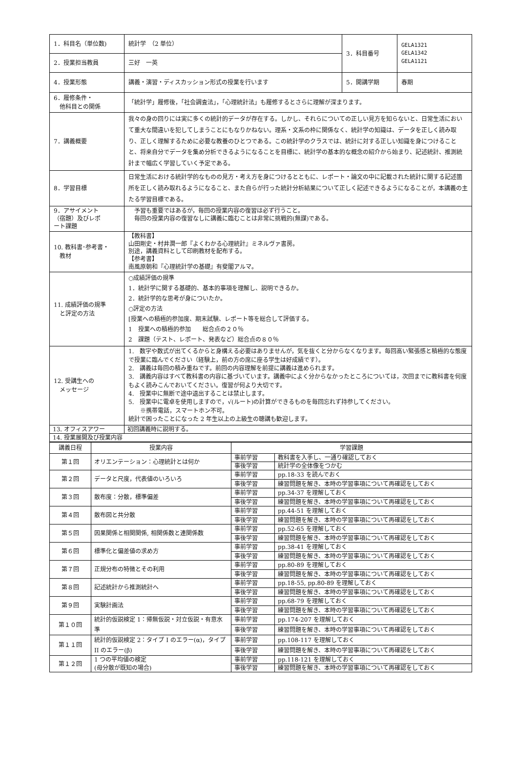| 1．科目名（単位数) | 統計学 （2 単位） | 3．科目番号 | GELA1321 GELA1342 GELA1121 |
| 2．授業担当教員 | 三好 一英 | | |
| 4．授業形態 | 講義・演習・ディスカッション形式の授業を行います | 5．開講学期 | 春期 |
| 6．履修条件・ 他科目との関係 | 「統計学」履修後，「社会調査法」，「心理統計法」も履修するとさらに理解が深まります。 | | |
| 7．講義概要 | 我々の身の回りには実に多くの統計的データが存在する。しかし、それらについての正しい見方を知らないと、日常生活において重大な間違いを犯してしまうことにもなりかねない。理系・文系の枠に関係なく、統計学の知識は、データを正しく読み取り、正しく理解するために必要な教養のひとつである。この統計学のクラスでは、統計に対する正しい知識を身につけることと、将来自分でデータを集め分析できるようになることを目標に、統計学の基本的な概念の紹介から始まり、記述統計、推測統計まで幅広く学習していく予定である。 | | |
| 8．学習目標 | 日常生活における統計学的なものの見方・考え方を身につけるとともに、レポート・論文の中に記載された統計に関する記述箇所を正しく読み取れるようになること、また自らが行った統計分析結果について正しく記述できるようになることが，本講義の主たる学習目標である。 | | |
| 9．アサイメント （宿題）及びレポ ート課題 | 予習も重要ではあるが，毎回の授業内容の復習は必ず行うこと。 毎回の授業内容の復習なしに講義に臨むことは非常に挑戦的(無謀)である。 | | |
| 10. 教科書･参考書・ 教材 | 【教科書】 山田剛史・村井潤一郎『よくわかる心理統計』ミネルヴァ書房。 別途，講義資料として印刷教材を配布する。 【参考書】 南風原朝和『心理統計学の基礎』有斐閣アルマ。 | | |
| 11. 成績評価の規準 と評定の方法 | ○成績評価の規準 1．統計学に関する基礎的、基本的事項を理解し、説明できるか。 2．統計学的な思考が身についたか。 ○評定の方法 [授業への積極的参加度、期末試験、レポート等を総合して評価する。 1 授業への積極的参加 総合点の２０％ 2 課題（テスト、レポート、発表など）総合点の８０％ | | |
| 12. 受講生への メッセージ | 1. 数字や数式が出てくるからと身構える必要はありませんが，気を抜くと分からなくなります。毎回高い緊張感と積極的な態度で授業に臨んでください（経験上，前の方の席に座る学生は好成績です）。 2. 講義は毎回の積み重ねです。前回の内容理解を前提に講義は進められます。 3. 講義内容はすべて教科書の内容に基づいています。講義中によく分からなかったところについては，次回までに教科書を何度もよく読みこんでおいてください。復習が何より大切です。 4. 授業中に無断で途中退出することは禁止します。 5. 授業中に電卓を使用しますので，√(ルート)の計算ができるものを毎回忘れず持参してください。 ※携帯電話，スマートホン不可。 統計で困ったことになった 2 年生以上の上級生の聴講も歓迎します。 | | |
| 13. オフィスアワー | 初回講義時に説明する。 | | |
| 14. 授業展開及び授業内容 | | | |
| 講義日程 | 授業内容 | 学習課題 | |
| --- | --- | --- | --- |
| 第１回 | オリエンテーション：心理統計とは何か | 事前学習 | 教科書を入手し、一通り確認しておく |
| | | 事後学習 | 統計学の全体像をつかむ |
| 第２回 | データと尺度，代表値のいろいろ | 事前学習 | pp.18-33 を読んでおく |
| | | 事後学習 | 練習問題を解き、本時の学習事項について再確認をしておく |
| 第３回 | 散布度：分散，標準偏差 | 事前学習 | pp.34-37 を理解しておく |
| | | 事後学習 | 練習問題を解き、本時の学習事項について再確認をしておく |
| 第４回 | 散布図と共分散 | 事前学習 | pp.44-51 を理解しておく |
| | | 事後学習 | 練習問題を解き、本時の学習事項について再確認をしておく |
| 第５回 | 因果関係と相関関係, 相関係数と連関係数 | 事前学習 | pp.52-65 を理解しておく |
| | | 事後学習 | 練習問題を解き、本時の学習事項について再確認をしておく |
| 第６回 | 標準化と偏差値の求め方 | 事前学習 | pp.38-41 を理解しておく |
| | | 事後学習 | 練習問題を解き、本時の学習事項について再確認をしておく |
| 第７回 | 正規分布の特徴とその利用 | 事前学習 | pp.80-89 を理解しておく |
| | | 事後学習 | 練習問題を解き、本時の学習事項について再確認をしておく |
| 第８回 | 記述統計から推測統計へ | 事前学習 | pp.18-55, pp.80-89 を理解しておく |
| | | 事後学習 | 練習問題を解き、本時の学習事項について再確認をしておく |
| 第９回 | 実験計画法 | 事前学習 | pp.68-79 を理解しておく |
| | | 事後学習 | 練習問題を解き、本時の学習事項について再確認をしておく |
| 第１０回 | 統計的仮説検定 1：帰無仮説・対立仮説・有意水準 | 事前学習 | pp.174-207 を理解しておく |
| | | 事後学習 | 練習問題を解き、本時の学習事項について再確認をしておく |
| 第１１回 | 統計的仮説検定 2：タイプ I のエラー(α)，タイプ II のエラー(β) | 事前学習 | pp.108-117 を理解しておく |
| | | 事後学習 | 練習問題を解き、本時の学習事項について再確認をしておく |
| 第１２回 | 1 つの平均値の検定 (母分散が既知の場合) | 事前学習 | pp.118-121 を理解しておく |
| | | 事後学習 | 練習問題を解き、本時の学習事項について再確認をしておく |